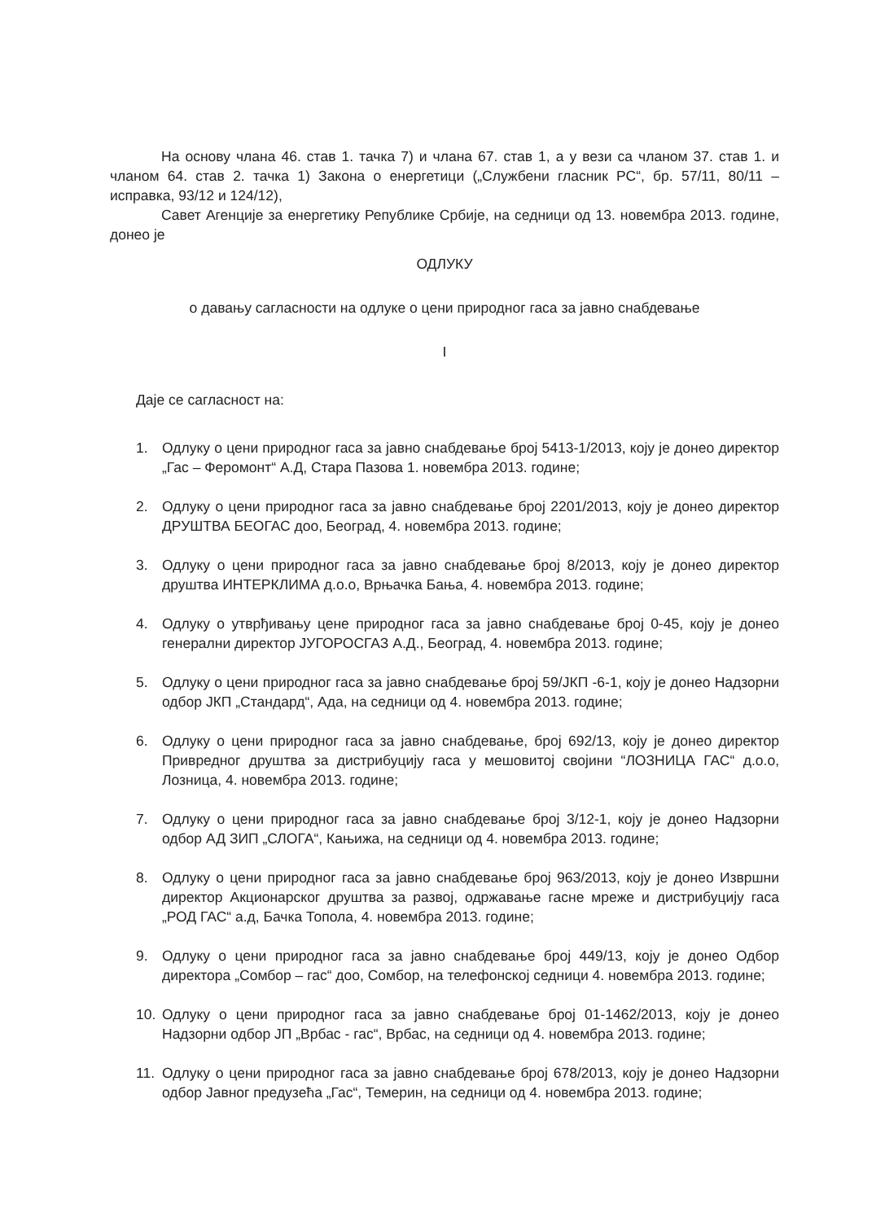На основу члана 46. став 1. тачка 7) и члана 67. став 1, а у вези са чланом 37. став 1. и чланом 64. став 2. тачка 1) Закона о енергетици („Службени гласник РС“, бр. 57/11, 80/11 – исправка, 93/12 и 124/12),
Савет Агенције за енергетику Републике Србије, на седници од 13. новембра 2013. године, донео је
ОДЛУКУ
о давању сагласности на одлуке о цени природног гаса за јавно снабдевање
I
Даје се сагласност на:
1. Одлуку о цени природног гаса за јавно снабдевање број 5413-1/2013, коју је донео директор „Гас – Феромонт“ А.Д, Стара Пазова 1. новембра 2013. године;
2. Одлуку о цени природног гаса за јавно снабдевање број 2201/2013, коју је донео директор ДРУШТВА БЕОГАС доо, Београд, 4. новембра 2013. године;
3. Одлуку о цени природног гаса за јавно снабдевање број 8/2013, коју је донео директор друштва ИНТЕРКЛИМА д.о.о, Врњачка Бања, 4. новембра 2013. године;
4. Одлуку о утврђивању цене природног гаса за јавно снабдевање број 0-45, коју је донео генерални директор ЈУГОРОСГАЗ А.Д., Београд, 4. новембра 2013. године;
5. Одлуку о цени природног гаса за јавно снабдевање број 59/ЈКП -6-1, коју је донео Надзорни одбор ЈКП „Стандард“, Ада, на седници од 4. новембра 2013. године;
6. Одлуку о цени природног гаса за јавно снабдевање, број 692/13, коју је донео директор Привредног друштва за дистрибуцију гаса у мешовитој својини “ЛОЗНИЦА ГАС“ д.о.о, Лозница, 4. новембра 2013. године;
7. Одлуку о цени природног гаса за јавно снабдевање број 3/12-1, коју је донео Надзорни одбор АД ЗИП „СЛОГА“, Кањижа, на седници од 4. новембра 2013. године;
8. Одлуку о цени природног гаса за јавно снабдевање број 963/2013, коју је донео Извршни директор Акционарског друштва за развој, одржавање гасне мреже и дистрибуцију гаса „РОД ГАС“ а.д, Бачка Топола, 4. новембра 2013. године;
9. Одлуку о цени природног гаса за јавно снабдевање број 449/13, коју је донео Одбор директора „Сомбор – гас“ доо, Сомбор, на телефонској седници 4. новембра 2013. године;
10. Одлуку о цени природног гаса за јавно снабдевање број 01-1462/2013, коју је донео Надзорни одбор ЈП „Врбас - гас“, Врбас, на седници од 4. новембра 2013. године;
11. Одлуку о цени природног гаса за јавно снабдевање број 678/2013, коју је донео Надзорни одбор Јавног предузећа „Гас“, Темерин, на седници од 4. новембра 2013. године;